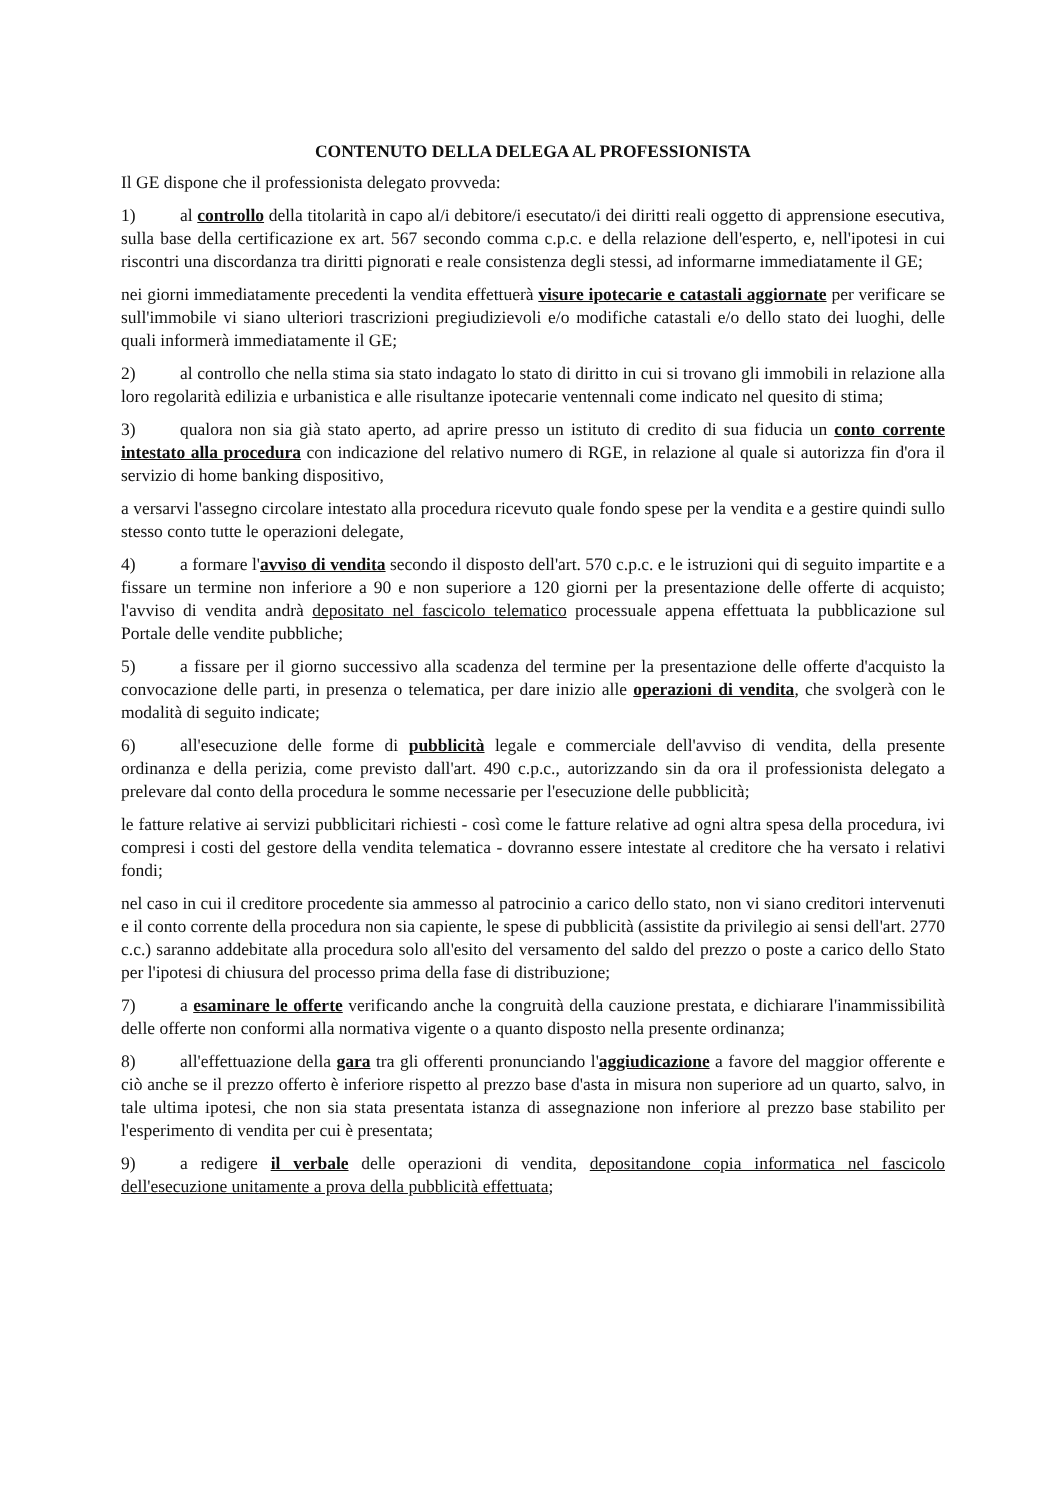CONTENUTO DELLA DELEGA AL PROFESSIONISTA
Il GE dispone che il professionista delegato provveda:
1) al controllo della titolarità in capo al/i debitore/i esecutato/i dei diritti reali oggetto di apprensione esecutiva, sulla base della certificazione ex art. 567 secondo comma c.p.c. e della relazione dell'esperto, e, nell'ipotesi in cui riscontri una discordanza tra diritti pignorati e reale consistenza degli stessi, ad informarne immediatamente il GE;
nei giorni immediatamente precedenti la vendita effettuerà visure ipotecarie e catastali aggiornate per verificare se sull'immobile vi siano ulteriori trascrizioni pregiudizievoli e/o modifiche catastali e/o dello stato dei luoghi, delle quali informerà immediatamente il GE;
2) al controllo che nella stima sia stato indagato lo stato di diritto in cui si trovano gli immobili in relazione alla loro regolarità edilizia e urbanistica e alle risultanze ipotecarie ventennali come indicato nel quesito di stima;
3) qualora non sia già stato aperto, ad aprire presso un istituto di credito di sua fiducia un conto corrente intestato alla procedura con indicazione del relativo numero di RGE, in relazione al quale si autorizza fin d'ora il servizio di home banking dispositivo,
a versarvi l'assegno circolare intestato alla procedura ricevuto quale fondo spese per la vendita e a gestire quindi sullo stesso conto tutte le operazioni delegate,
4) a formare l'avviso di vendita secondo il disposto dell'art. 570 c.p.c. e le istruzioni qui di seguito impartite e a fissare un termine non inferiore a 90 e non superiore a 120 giorni per la presentazione delle offerte di acquisto; l'avviso di vendita andrà depositato nel fascicolo telematico processuale appena effettuata la pubblicazione sul Portale delle vendite pubbliche;
5) a fissare per il giorno successivo alla scadenza del termine per la presentazione delle offerte d'acquisto la convocazione delle parti, in presenza o telematica, per dare inizio alle operazioni di vendita, che svolgerà con le modalità di seguito indicate;
6) all'esecuzione delle forme di pubblicità legale e commerciale dell'avviso di vendita, della presente ordinanza e della perizia, come previsto dall'art. 490 c.p.c., autorizzando sin da ora il professionista delegato a prelevare dal conto della procedura le somme necessarie per l'esecuzione delle pubblicità;
le fatture relative ai servizi pubblicitari richiesti - così come le fatture relative ad ogni altra spesa della procedura, ivi compresi i costi del gestore della vendita telematica - dovranno essere intestate al creditore che ha versato i relativi fondi;
nel caso in cui il creditore procedente sia ammesso al patrocinio a carico dello stato, non vi siano creditori intervenuti e il conto corrente della procedura non sia capiente, le spese di pubblicità (assistite da privilegio ai sensi dell'art. 2770 c.c.) saranno addebitate alla procedura solo all'esito del versamento del saldo del prezzo o poste a carico dello Stato per l'ipotesi di chiusura del processo prima della fase di distribuzione;
7) a esaminare le offerte verificando anche la congruità della cauzione prestata, e dichiarare l'inammissibilità delle offerte non conformi alla normativa vigente o a quanto disposto nella presente ordinanza;
8) all'effettuazione della gara tra gli offerenti pronunciando l'aggiudicazione a favore del maggior offerente e ciò anche se il prezzo offerto è inferiore rispetto al prezzo base d'asta in misura non superiore ad un quarto, salvo, in tale ultima ipotesi, che non sia stata presentata istanza di assegnazione non inferiore al prezzo base stabilito per l'esperimento di vendita per cui è presentata;
9) a redigere il verbale delle operazioni di vendita, depositandone copia informatica nel fascicolo dell'esecuzione unitamente a prova della pubblicità effettuata;